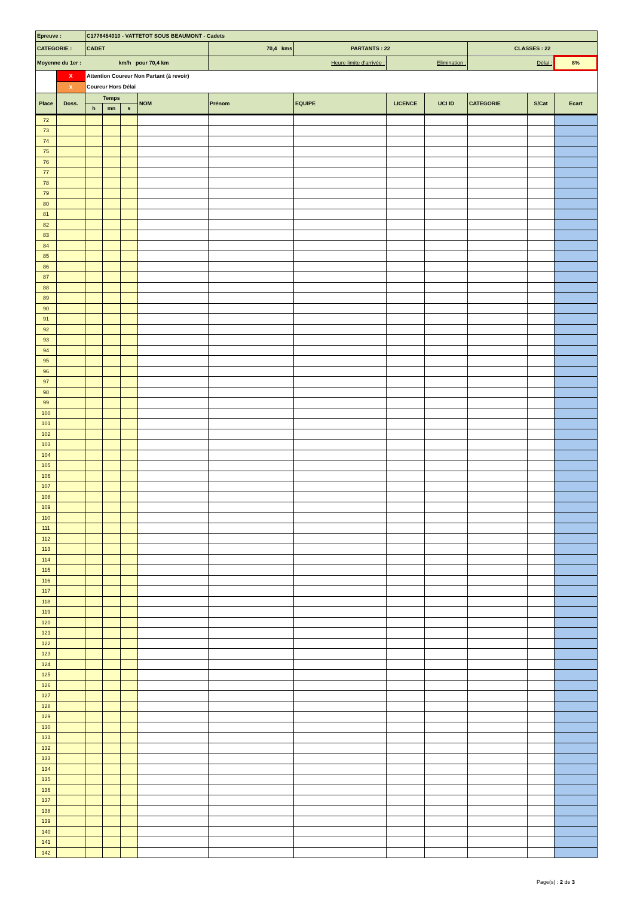| Epreuve : | | C1776454010 - VATTETOT SOUS BEAUMONT - Cadets | | | | | | | | | | |
| CATEGORIE : | | CADET | | | | 70,4 kms | PARTANTS : 22 | | | CLASSES : 22 | | |
| Moyenne du 1er : km/h pour 70,4 km | | | | | | Heure limite d'arrivée : | | Elimination : | | Délai : | | 8% |
| | X | Attention Coureur Non Partant (à revoir) | | | | | | | | | | |
| | X | Coureur Hors Délai | | | | | | | | | | |
| Place | Doss. | Temps | | | NOM | Prénom | EQUIPE | LICENCE | UCI ID | CATEGORIE | S/Cat | Ecart |
| | | h | mn | s | | | | | | | | |
| 72 | | | | | | | | | | | | |
| 73 | | | | | | | | | | | | |
| 74 | | | | | | | | | | | | |
| 75 | | | | | | | | | | | | |
| 76 | | | | | | | | | | | | |
| 77 | | | | | | | | | | | | |
| 78 | | | | | | | | | | | | |
| 79 | | | | | | | | | | | | |
| 80 | | | | | | | | | | | | |
| 81 | | | | | | | | | | | | |
| 82 | | | | | | | | | | | | |
| 83 | | | | | | | | | | | | |
| 84 | | | | | | | | | | | | |
| 85 | | | | | | | | | | | | |
| 86 | | | | | | | | | | | | |
| 87 | | | | | | | | | | | | |
| 88 | | | | | | | | | | | | |
| 89 | | | | | | | | | | | | |
| 90 | | | | | | | | | | | | |
| 91 | | | | | | | | | | | | |
| 92 | | | | | | | | | | | | |
| 93 | | | | | | | | | | | | |
| 94 | | | | | | | | | | | | |
| 95 | | | | | | | | | | | | |
| 96 | | | | | | | | | | | | |
| 97 | | | | | | | | | | | | |
| 98 | | | | | | | | | | | | |
| 99 | | | | | | | | | | | | |
| 100 | | | | | | | | | | | | |
| 101 | | | | | | | | | | | | |
| 102 | | | | | | | | | | | | |
| 103 | | | | | | | | | | | | |
| 104 | | | | | | | | | | | | |
| 105 | | | | | | | | | | | | |
| 106 | | | | | | | | | | | | |
| 107 | | | | | | | | | | | | |
| 108 | | | | | | | | | | | | |
| 109 | | | | | | | | | | | | |
| 110 | | | | | | | | | | | | |
| 111 | | | | | | | | | | | | |
| 112 | | | | | | | | | | | | |
| 113 | | | | | | | | | | | | |
| 114 | | | | | | | | | | | | |
| 115 | | | | | | | | | | | | |
| 116 | | | | | | | | | | | | |
| 117 | | | | | | | | | | | | |
| 118 | | | | | | | | | | | | |
| 119 | | | | | | | | | | | | |
| 120 | | | | | | | | | | | | |
| 121 | | | | | | | | | | | | |
| 122 | | | | | | | | | | | | |
| 123 | | | | | | | | | | | | |
| 124 | | | | | | | | | | | | |
| 125 | | | | | | | | | | | | |
| 126 | | | | | | | | | | | | |
| 127 | | | | | | | | | | | | |
| 128 | | | | | | | | | | | | |
| 129 | | | | | | | | | | | | |
| 130 | | | | | | | | | | | | |
| 131 | | | | | | | | | | | | |
| 132 | | | | | | | | | | | | |
| 133 | | | | | | | | | | | | |
| 134 | | | | | | | | | | | | |
| 135 | | | | | | | | | | | | |
| 136 | | | | | | | | | | | | |
| 137 | | | | | | | | | | | | |
| 138 | | | | | | | | | | | | |
| 139 | | | | | | | | | | | | |
| 140 | | | | | | | | | | | | |
| 141 | | | | | | | | | | | | |
| 142 | | | | | | | | | | | | |
Page(s) : 2 de 3